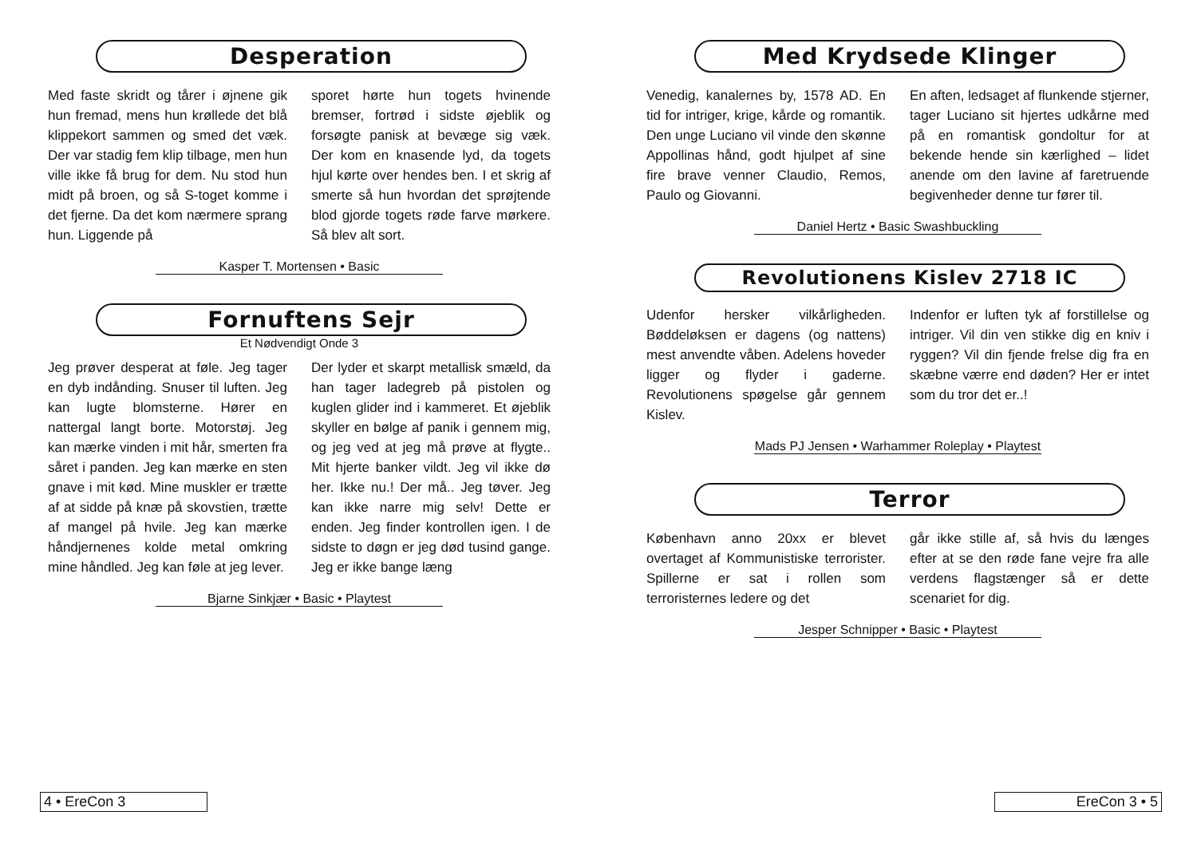Desperation
Med faste skridt og tårer i øjnene gik hun fremad, mens hun krøllede det blå klippekort sammen og smed det væk. Der var stadig fem klip tilbage, men hun ville ikke få brug for dem. Nu stod hun midt på broen, og så S-toget komme i det fjerne. Da det kom nærmere sprang hun. Liggende på
sporet hørte hun togets hvinende bremser, fortrød i sidste øjeblik og forsøgte panisk at bevæge sig væk. Der kom en knasende lyd, da togets hjul kørte over hendes ben. I et skrig af smerte så hun hvordan det sprøjtende blod gjorde togets røde farve mørkere. Så blev alt sort.
Kasper T. Mortensen • Basic
Fornuftens Sejr
Et Nødvendigt Onde 3
Jeg prøver desperat at føle. Jeg tager en dyb indånding. Snuser til luften. Jeg kan lugte blomsterne. Hører en nattergal langt borte. Motorstøj. Jeg kan mærke vinden i mit hår, smerten fra såret i panden. Jeg kan mærke en sten gnave i mit kød. Mine muskler er trætte af at sidde på knæ på skovstien, trætte af mangel på hvile. Jeg kan mærke håndjernenes kolde metal omkring mine håndled. Jeg kan føle at jeg lever.
Der lyder et skarpt metallisk smæld, da han tager ladegreb på pistolen og kuglen glider ind i kammeret. Et øjeblik skyller en bølge af panik i gennem mig, og jeg ved at jeg må prøve at flygte.. Mit hjerte banker vildt. Jeg vil ikke dø her. Ikke nu.! Der må.. Jeg tøver. Jeg kan ikke narre mig selv! Dette er enden. Jeg finder kontrollen igen. I de sidste to døgn er jeg død tusind gange. Jeg er ikke bange læng
Bjarne Sinkjær • Basic • Playtest
4 • EreCon 3
Med Krydsede Klinger
Venedig, kanalernes by, 1578 AD. En tid for intriger, krige, kårde og romantik. Den unge Luciano vil vinde den skønne Appollinas hånd, godt hjulpet af sine fire brave venner Claudio, Remos, Paulo og Giovanni.
En aften, ledsaget af flunkende stjerner, tager Luciano sit hjertes udkårne med på en romantisk gondoltur for at bekende hende sin kærlighed – lidet anende om den lavine af faretruende begivenheder denne tur fører til.
Daniel Hertz • Basic Swashbuckling
Revolutionens Kislev 2718 IC
Udenfor hersker vilkårligheden. Bøddeløksen er dagens (og nattens) mest anvendte våben. Adelens hoveder ligger og flyder i gaderne. Revolutionens spøgelse går gennem Kislev.
Indenfor er luften tyk af forstillelse og intriger. Vil din ven stikke dig en kniv i ryggen? Vil din fjende frelse dig fra en skæbne værre end døden? Her er intet som du tror det er..!
Mads PJ Jensen • Warhammer Roleplay • Playtest
Terror
København anno 20xx er blevet overtaget af Kommunistiske terrorister. Spillerne er sat i rollen som terroristernes ledere og det
går ikke stille af, så hvis du længes efter at se den røde fane vejre fra alle verdens flagstænger så er dette scenariet for dig.
Jesper Schnipper • Basic • Playtest
EreCon 3 • 5